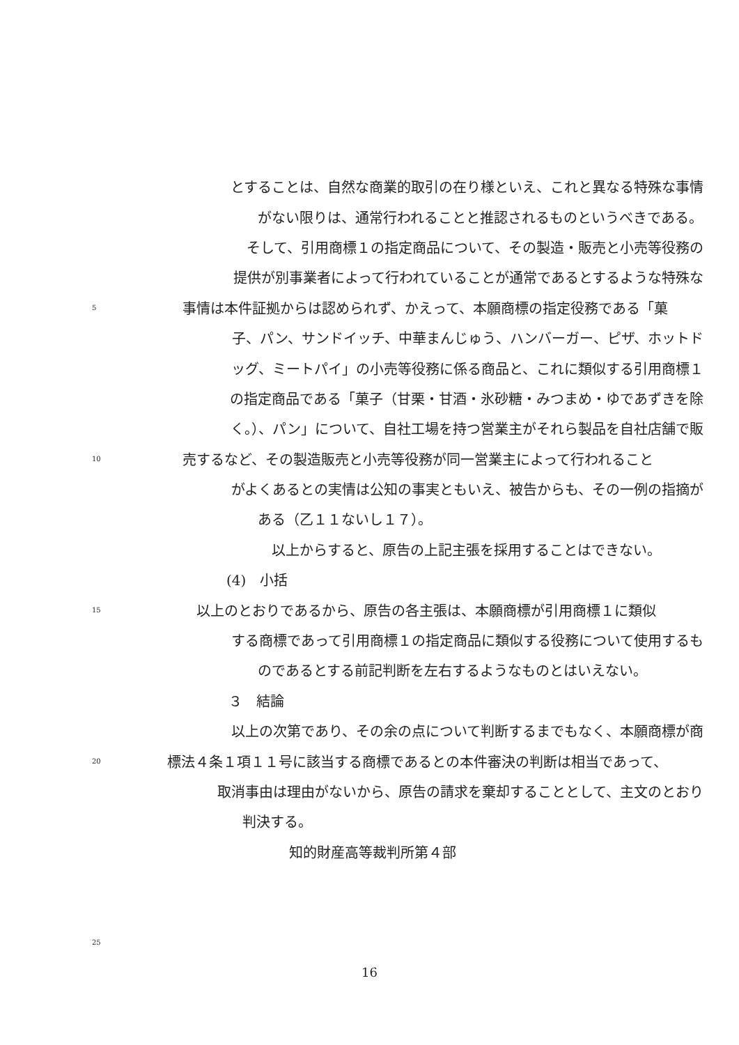とすることは、自然な商業的取引の在り様といえ、これと異なる特殊な事情
がない限りは、通常行われることと推認されるものというべきである。
そして、引用商標１の指定商品について、その製造・販売と小売等役務の
提供が別事業者によって行われていることが通常であるとするような特殊な
5 事情は本件証拠からは認められず、かえって、本願商標の指定役務である「菓
子、パン、サンドイッチ、中華まんじゅう、ハンバーガー、ピザ、ホットド
ッグ、ミートパイ」の小売等役務に係る商品と、これに類似する引用商標１
の指定商品である「菓子（甘栗・甘酒・氷砂糖・みつまめ・ゆであずきを除
く。）、パン」について、自社工場を持つ営業主がそれら製品を自社店舗で販
10 売するなど、その製造販売と小売等役務が同一営業主によって行われること
がよくあるとの実情は公知の事実ともいえ、被告からも、その一例の指摘が
ある（乙１１ないし１７）。
以上からすると、原告の上記主張を採用することはできない。
(4)　小括
15 以上のとおりであるから、原告の各主張は、本願商標が引用商標１に類似
する商標であって引用商標１の指定商品に類似する役務について使用するも
のであるとする前記判断を左右するようなものとはいえない。
３　結論
以上の次第であり、その余の点について判断するまでもなく、本願商標が商
20 標法４条１項１１号に該当する商標であるとの本件審決の判断は相当であって、
取消事由は理由がないから、原告の請求を棄却することとして、主文のとおり
判決する。
知的財産高等裁判所第４部
25
16